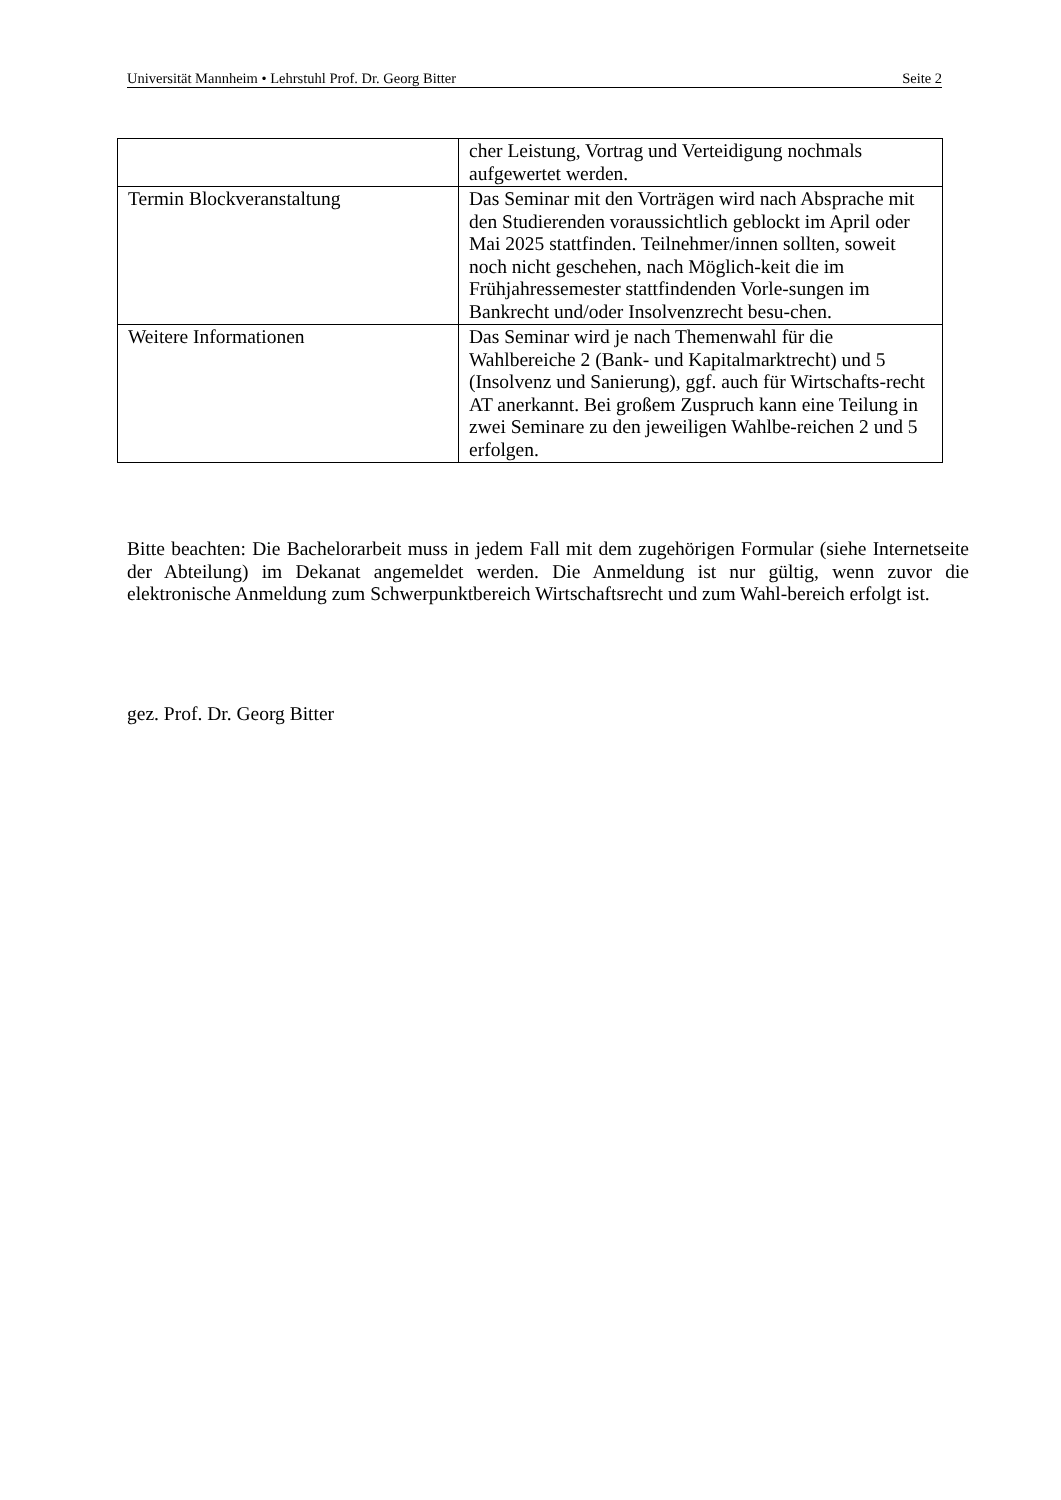Universität Mannheim • Lehrstuhl Prof. Dr. Georg Bitter Seite 2
| | cher Leistung, Vortrag und Verteidigung nochmals aufgewertet werden. |
| Termin Blockveranstaltung | Das Seminar mit den Vorträgen wird nach Absprache mit den Studierenden voraussichtlich geblockt im April oder Mai 2025 stattfinden. Teilnehmer/innen sollten, soweit noch nicht geschehen, nach Möglich-keit die im Frühjahressemester stattfindenden Vorle-sungen im Bankrecht und/oder Insolvenzrecht besu-chen. |
| Weitere Informationen | Das Seminar wird je nach Themenwahl für die Wahlbereiche 2 (Bank- und Kapitalmarktrecht) und 5 (Insolvenz und Sanierung), ggf. auch für Wirtschafts-recht AT anerkannt. Bei großem Zuspruch kann eine Teilung in zwei Seminare zu den jeweiligen Wahlbe-reichen 2 und 5 erfolgen. |
Bitte beachten: Die Bachelorarbeit muss in jedem Fall mit dem zugehörigen Formular (siehe Internetseite der Abteilung) im Dekanat angemeldet werden. Die Anmeldung ist nur gültig, wenn zuvor die elektronische Anmeldung zum Schwerpunktbereich Wirtschaftsrecht und zum Wahl-bereich erfolgt ist.
gez. Prof. Dr. Georg Bitter